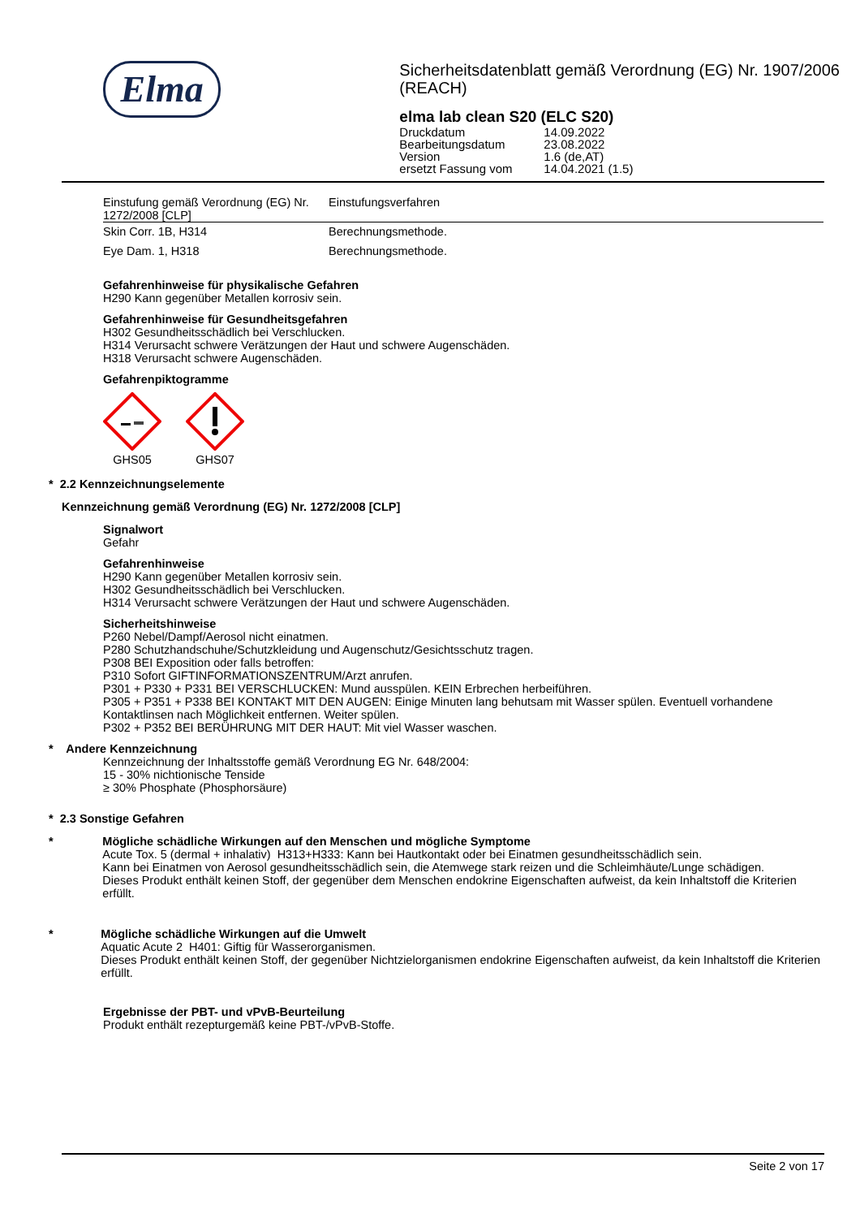Elma
Sicherheitsdatenblatt gemäß Verordnung (EG) Nr. 1907/2006 (REACH)
elma lab clean S20 (ELC S20)
| Druckdatum | 14.09.2022 |
| Bearbeitungsdatum | 23.08.2022 |
| Version | 1.6 (de,AT) |
| ersetzt Fassung vom | 14.04.2021 (1.5) |
| Einstufung gemäß Verordnung (EG) Nr. 1272/2008 [CLP] | Einstufungsverfahren |
| Skin Corr. 1B, H314 | Berechnungsmethode. |
| Eye Dam. 1, H318 | Berechnungsmethode. |
Gefahrenhinweise für physikalische Gefahren
H290 Kann gegenüber Metallen korrosiv sein.
Gefahrenhinweise für Gesundheitsgefahren
H302 Gesundheitsschädlich bei Verschlucken.
H314 Verursacht schwere Verätzungen der Haut und schwere Augenschäden.
H318 Verursacht schwere Augenschäden.
Gefahrenpiktogramme
GHS05
GHS07
* 2.2 Kennzeichnungselemente
Kennzeichnung gemäß Verordnung (EG) Nr. 1272/2008 [CLP]
Signalwort
Gefahr
Gefahrenhinweise
H290 Kann gegenüber Metallen korrosiv sein.
H302 Gesundheitsschädlich bei Verschlucken.
H314 Verursacht schwere Verätzungen der Haut und schwere Augenschäden.
Sicherheitshinweise
P260 Nebel/Dampf/Aerosol nicht einatmen.
P280 Schutzhandschuhe/Schutzkleidung und Augenschutz/Gesichtsschutz tragen.
P308 BEI Exposition oder falls betroffen:
P310 Sofort GIFTINFORMATIONSZENTRUM/Arzt anrufen.
P301 + P330 + P331 BEI VERSCHLUCKEN: Mund ausspülen. KEIN Erbrechen herbeiführen.
P305 + P351 + P338 BEI KONTAKT MIT DEN AUGEN: Einige Minuten lang behutsam mit Wasser spülen. Eventuell vorhandene Kontaktlinsen nach Möglichkeit entfernen. Weiter spülen.
P302 + P352 BEI BERÜHRUNG MIT DER HAUT: Mit viel Wasser waschen.
* Andere Kennzeichnung
Kennzeichnung der Inhaltsstoffe gemäß Verordnung EG Nr. 648/2004:
15 - 30% nichtionische Tenside
≥ 30% Phosphate (Phosphorsäure)
* 2.3 Sonstige Gefahren
* Mögliche schädliche Wirkungen auf den Menschen und mögliche Symptome
Acute Tox. 5 (dermal + inhalativ) H313+H333: Kann bei Hautkontakt oder bei Einatmen gesundheitsschädlich sein.
Kann bei Einatmen von Aerosol gesundheitsschädlich sein, die Atemwege stark reizen und die Schleimhäute/Lunge schädigen.
Dieses Produkt enthält keinen Stoff, der gegenüber dem Menschen endokrine Eigenschaften aufweist, da kein Inhaltstoff die Kriterien erfüllt.
* Mögliche schädliche Wirkungen auf die Umwelt
Aquatic Acute 2 H401: Giftig für Wasserorganismen.
Dieses Produkt enthält keinen Stoff, der gegenüber Nichtzielorganismen endokrine Eigenschaften aufweist, da kein Inhaltstoff die Kriterien erfüllt.
Ergebnisse der PBT- und vPvB-Beurteilung
Produkt enthält rezepturgemäß keine PBT-/vPvB-Stoffe.
Seite 2 von 17